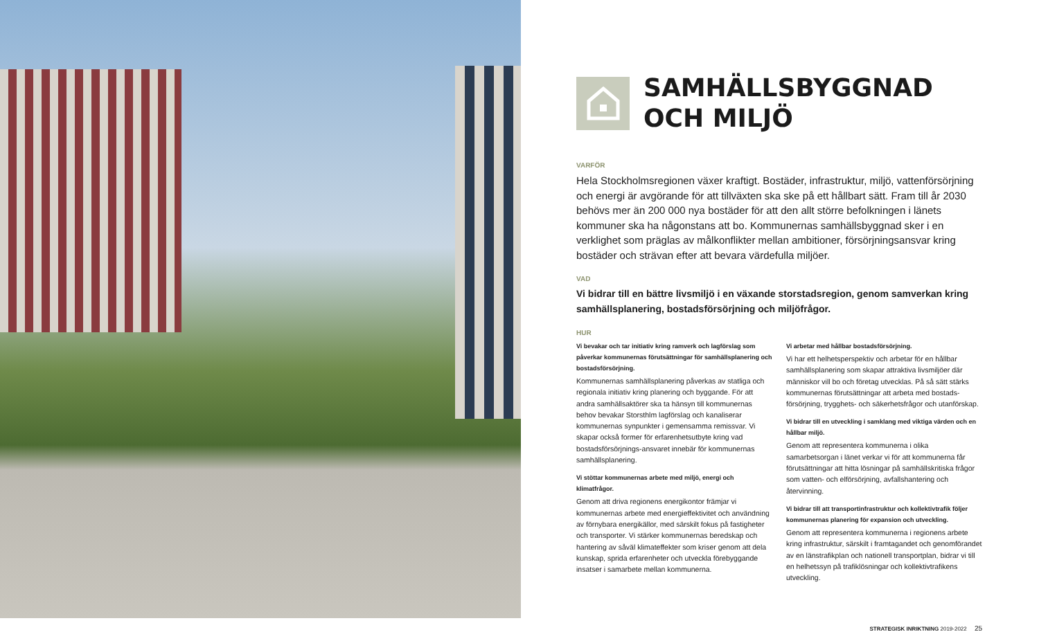SAMHÄLLSBYGGNAD
OCH MILJÖ
VARFÖR
Hela Stockholmsregionen växer kraftigt. Bostäder, infrastruktur, miljö, vattenförsörjning och energi är avgörande för att tillväxten ska ske på ett hållbart sätt. Fram till år 2030 behövs mer än 200 000 nya bostäder för att den allt större befolkningen i länets kommuner ska ha någonstans att bo. Kommunernas samhällsbyggnad sker i en verklighet som präglas av målkonflikter mellan ambitioner, försörjningsansvar kring bostäder och strävan efter att bevara värdefulla miljöer.
VAD
Vi bidrar till en bättre livsmiljö i en växande storstadsregion, genom samverkan kring samhällsplanering, bostadsförsörjning och miljöfrågor.
HUR
Vi bevakar och tar initiativ kring ramverk och lagförslag som påverkar kommunernas förutsättningar för samhällsplanering och bostadsförsörjning.
Kommunernas samhällsplanering påverkas av statliga och regionala initiativ kring planering och byggande. För att andra samhällsaktörer ska ta hänsyn till kommunernas behov bevakar Storsthlm lagförslag och kanaliserar kommunernas synpunkter i gemensamma remissvar. Vi skapar också former för erfarenhetsutbyte kring vad bostadsförsörjnings-ansvaret innebär för kommunernas samhällsplanering.
Vi stöttar kommunernas arbete med miljö, energi och klimatfrågor.
Genom att driva regionens energikontor främjar vi kommunernas arbete med energieffektivitet och användning av förnybara energikällor, med särskilt fokus på fastigheter och transporter. Vi stärker kommunernas beredskap och hantering av såväl klimateffekter som kriser genom att dela kunskap, sprida erfarenheter och utveckla förebyggande insatser i samarbete mellan kommunerna.
Vi arbetar med hållbar bostadsförsörjning.
Vi har ett helhetsperspektiv och arbetar för en hållbar samhällsplanering som skapar attraktiva livsmiljöer där människor vill bo och företag utvecklas. På så sätt stärks kommunernas förutsättningar att arbeta med bostads-försörjning, trygghets- och säkerhetsfrågor och utanförskap.
Vi bidrar till en utveckling i samklang med viktiga värden och en hållbar miljö.
Genom att representera kommunerna i olika samarbetsorgan i länet verkar vi för att kommunerna får förutsättningar att hitta lösningar på samhällskritiska frågor som vatten- och elförsörjning, avfallshantering och återvinning.
Vi bidrar till att transportinfrastruktur och kollektivtrafik följer kommunernas planering för expansion och utveckling.
Genom att representera kommunerna i regionens arbete kring infrastruktur, särskilt i framtagandet och genomförandet av en länstrafikplan och nationell transportplan, bidrar vi till en helhetssyn på trafiklösningar och kollektivtrafikens utveckling.
STRATEGISK INRIKTNING 2019-2022 25